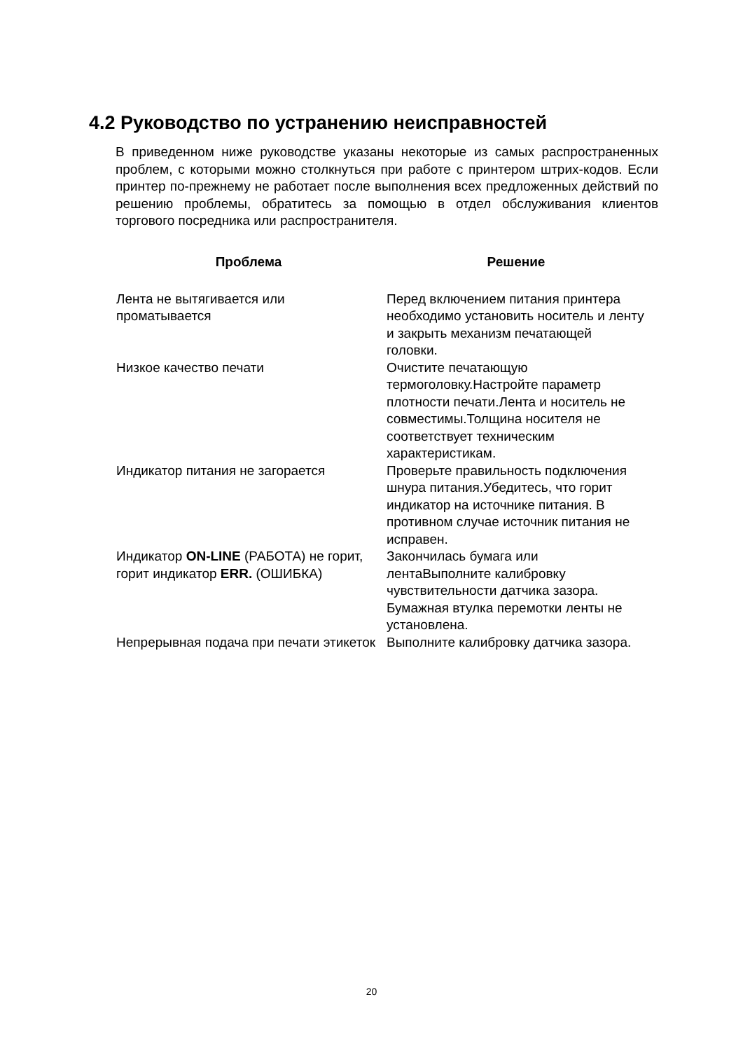4.2 Руководство по устранению неисправностей
В приведенном ниже руководстве указаны некоторые из самых распространенных проблем, с которыми можно столкнуться при работе с принтером штрих-кодов. Если принтер по-прежнему не работает после выполнения всех предложенных действий по решению проблемы, обратитесь за помощью в отдел обслуживания клиентов торгового посредника или распространителя.
| Проблема | Решение |
| --- | --- |
| Лента не вытягивается или проматывается | Перед включением питания принтера необходимо установить носитель и ленту и закрыть механизм печатающей головки. |
| Низкое качество печати | Очистите печатающую термоголовку.Настройте параметр плотности печати.Лента и носитель не совместимы.Толщина носителя не соответствует техническим характеристикам. |
| Индикатор питания не загорается | Проверьте правильность подключения шнура питания.Убедитесь, что горит индикатор на источнике питания. В противном случае источник питания не исправен. |
| Индикатор ON-LINE (РАБОТА) не горит, горит индикатор ERR. (ОШИБКА) | Закончилась бумага или лентаВыполните калибровку чувствительности датчика зазора. Бумажная втулка перемотки ленты не установлена. |
| Непрерывная подача при печати этикеток | Выполните калибровку датчика зазора. |
20